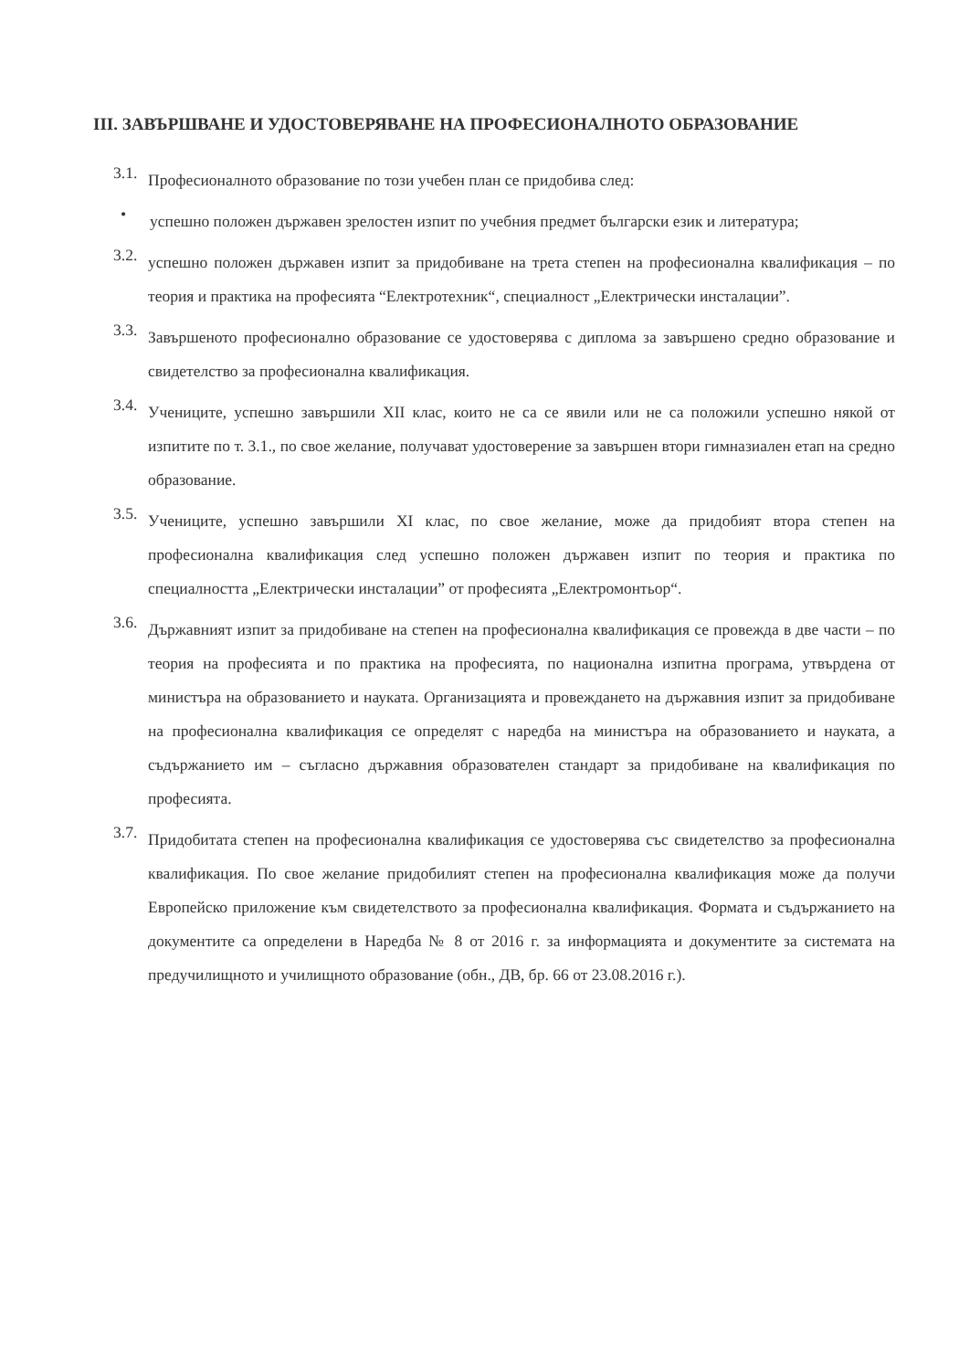III. ЗАВЪРШВАНЕ И УДОСТОВЕРЯВАНЕ НА ПРОФЕСИОНАЛНОТО ОБРАЗОВАНИЕ
3.1.
Професионалното образование по този учебен план се придобива след:
•
успешно положен държавен зрелостен изпит по учебния предмет български език и литература;
3.2.
успешно положен държавен изпит за придобиване на трета степен на професионална квалификация – по теория и практика на професията “Електротехник“, специалност „Електрически инсталации”.
3.3.
Завършеното професионално образование се удостоверява с диплома за завършено средно образование и свидетелство за професионална квалификация.
3.4.
Учениците, успешно завършили XII клас, които не са се явили или не са положили успешно някой от изпитите по т. 3.1., по свое желание, получават удостоверение за завършен втори гимназиален етап на средно образование.
3.5.
Учениците, успешно завършили XI клас, по свое желание, може да придобият втора степен на професионална квалификация след успешно положен държавен изпит по теория и практика по специалността „Електрически инсталации” от професията „Електромонтьор“.
3.6.
Държавният изпит за придобиване на степен на професионална квалификация се провежда в две части – по теория на професията и по практика на професията, по национална изпитна програма, утвърдена от министъра на образованието и науката. Организацията и провеждането на държавния изпит за придобиване на професионална квалификация се определят с наредба на министъра на образованието и науката, а съдържанието им – съгласно държавния образователен стандарт за придобиване на квалификация по професията.
3.7.
Придобитата степен на професионална квалификация се удостоверява със свидетелство за професионална квалификация. По свое желание придобилият степен на професионална квалификация може да получи Европейско приложение към свидетелството за професионална квалификация. Формата и съдържанието на документите са определени в Наредба № 8 от 2016 г. за информацията и документите за системата на предучилищното и училищното образование (обн., ДВ, бр. 66 от 23.08.2016 г.).